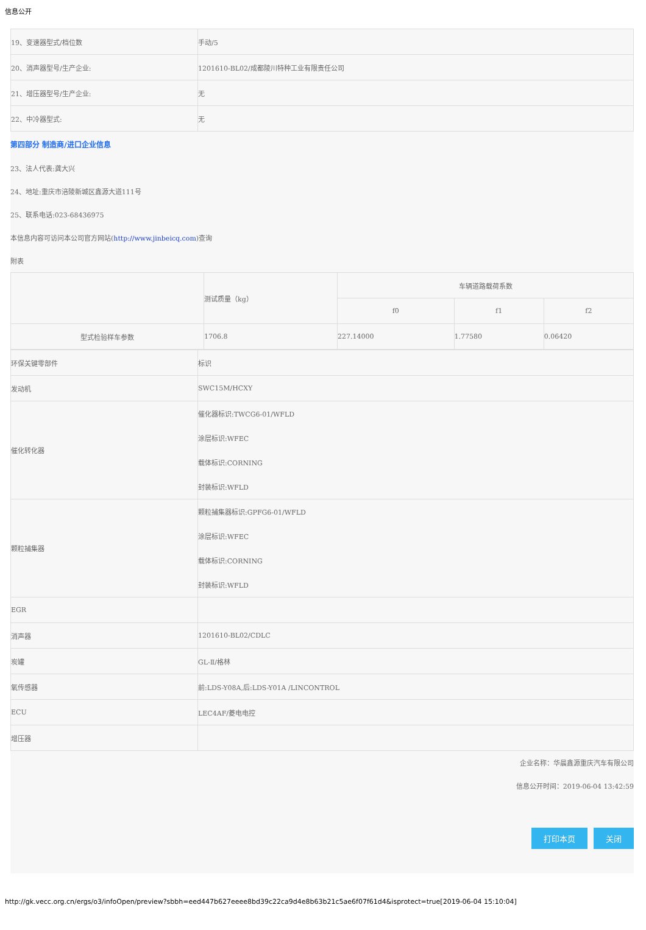信息公开
| 19、变速器型式/档位数 | 手动/5 |
| 20、消声器型号/生产企业: | 1201610-BL02/成都陵川特种工业有限责任公司 |
| 21、增压器型号/生产企业: | 无 |
| 22、中冷器型式: | 无 |
第四部分 制造商/进口企业信息
23、法人代表:龚大兴
24、地址:重庆市涪陵新城区鑫源大道111号
25、联系电话:023-68436975
本信息内容可访问本公司官方网站(http://www.jinbeicq.com)查询
附表
| | 测试质量（kg） | 车辆道路载荷系数 | | |
| | | f0 | f1 | f2 |
| 型式检验样车参数 | 1706.8 | 227.14000 | 1.77580 | 0.06420 |
| 环保关键零部件 | 标识 |
| 发动机 | SWC15M/HCXY |
| 催化转化器 | 催化器标识:TWCG6-01/WFLD 涂层标识:WFEC 载体标识:CORNING 封装标识:WFLD |
| 颗粒捕集器 | 颗粒捕集器标识:GPFG6-01/WFLD 涂层标识:WFEC 载体标识:CORNING 封装标识:WFLD |
| EGR | |
| 消声器 | 1201610-BL02/CDLC |
| 炭罐 | GL-Ⅱ/格林 |
| 氧传感器 | 前:LDS-Y08A,后:LDS-Y01A /LINCONTROL |
| ECU | LEC4AF/菱电电控 |
| 增压器 | |
企业名称：华晨鑫源重庆汽车有限公司
信息公开时间：2019-06-04 13:42:59
打印本页 关闭
http://gk.vecc.org.cn/ergs/o3/infoOpen/preview?sbbh=eed447b627eeee8bd39c22ca9d4e8b63b21c5ae6f07f61d4&isprotect=true[2019-06-04 15:10:04]